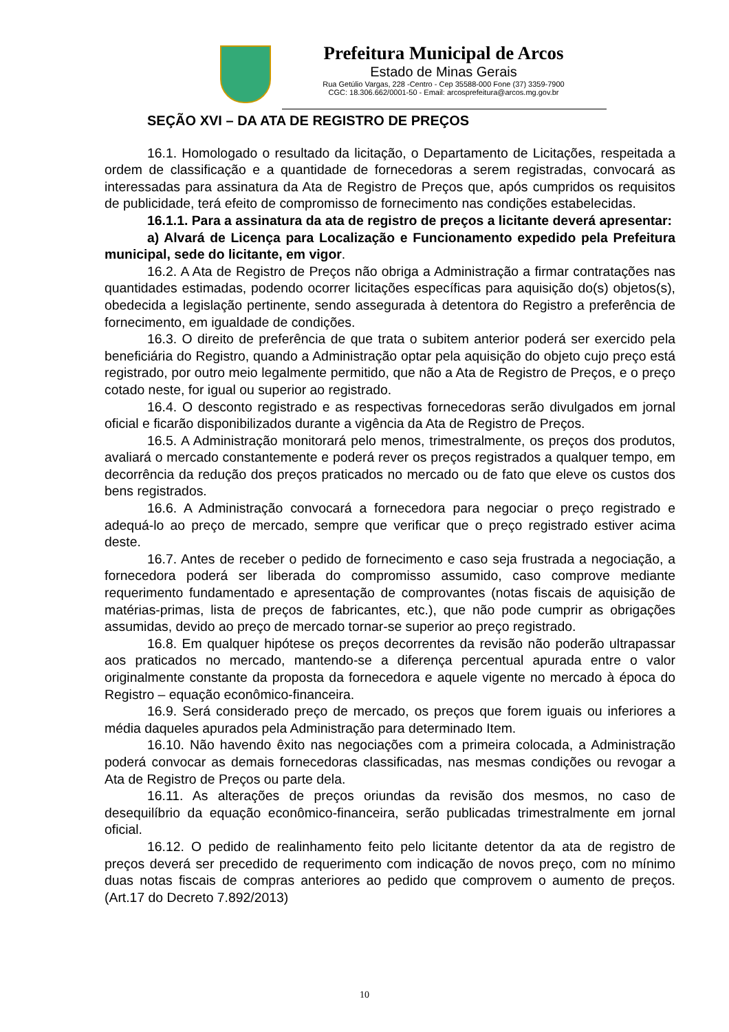Prefeitura Municipal de Arcos
Estado de Minas Gerais
Rua Getúlio Vargas, 228 -Centro - Cep 35588-000 Fone (37) 3359-7900
CGC: 18.306.662/0001-50 - Email: arcosprefeitura@arcos.mg.gov.br
SEÇÃO XVI – DA ATA DE REGISTRO DE PREÇOS
16.1. Homologado o resultado da licitação, o Departamento de Licitações, respeitada a ordem de classificação e a quantidade de fornecedoras a serem registradas, convocará as interessadas para assinatura da Ata de Registro de Preços que, após cumpridos os requisitos de publicidade, terá efeito de compromisso de fornecimento nas condições estabelecidas.
16.1.1. Para a assinatura da ata de registro de preços a licitante deverá apresentar:
a) Alvará de Licença para Localização e Funcionamento expedido pela Prefeitura municipal, sede do licitante, em vigor.
16.2. A Ata de Registro de Preços não obriga a Administração a firmar contratações nas quantidades estimadas, podendo ocorrer licitações específicas para aquisição do(s) objetos(s), obedecida a legislação pertinente, sendo assegurada à detentora do Registro a preferência de fornecimento, em igualdade de condições.
16.3. O direito de preferência de que trata o subitem anterior poderá ser exercido pela beneficiária do Registro, quando a Administração optar pela aquisição do objeto cujo preço está registrado, por outro meio legalmente permitido, que não a Ata de Registro de Preços, e o preço cotado neste, for igual ou superior ao registrado.
16.4. O desconto registrado e as respectivas fornecedoras serão divulgados em jornal oficial e ficarão disponibilizados durante a vigência da Ata de Registro de Preços.
16.5. A Administração monitorará pelo menos, trimestralmente, os preços dos produtos, avaliará o mercado constantemente e poderá rever os preços registrados a qualquer tempo, em decorrência da redução dos preços praticados no mercado ou de fato que eleve os custos dos bens registrados.
16.6. A Administração convocará a fornecedora para negociar o preço registrado e adequá-lo ao preço de mercado, sempre que verificar que o preço registrado estiver acima deste.
16.7. Antes de receber o pedido de fornecimento e caso seja frustrada a negociação, a fornecedora poderá ser liberada do compromisso assumido, caso comprove mediante requerimento fundamentado e apresentação de comprovantes (notas fiscais de aquisição de matérias-primas, lista de preços de fabricantes, etc.), que não pode cumprir as obrigações assumidas, devido ao preço de mercado tornar-se superior ao preço registrado.
16.8. Em qualquer hipótese os preços decorrentes da revisão não poderão ultrapassar aos praticados no mercado, mantendo-se a diferença percentual apurada entre o valor originalmente constante da proposta da fornecedora e aquele vigente no mercado à época do Registro – equação econômico-financeira.
16.9. Será considerado preço de mercado, os preços que forem iguais ou inferiores a média daqueles apurados pela Administração para determinado Item.
16.10. Não havendo êxito nas negociações com a primeira colocada, a Administração poderá convocar as demais fornecedoras classificadas, nas mesmas condições ou revogar a Ata de Registro de Preços ou parte dela.
16.11. As alterações de preços oriundas da revisão dos mesmos, no caso de desequilíbrio da equação econômico-financeira, serão publicadas trimestralmente em jornal oficial.
16.12. O pedido de realinhamento feito pelo licitante detentor da ata de registro de preços deverá ser precedido de requerimento com indicação de novos preço, com no mínimo duas notas fiscais de compras anteriores ao pedido que comprovem o aumento de preços.(Art.17 do Decreto 7.892/2013)
10